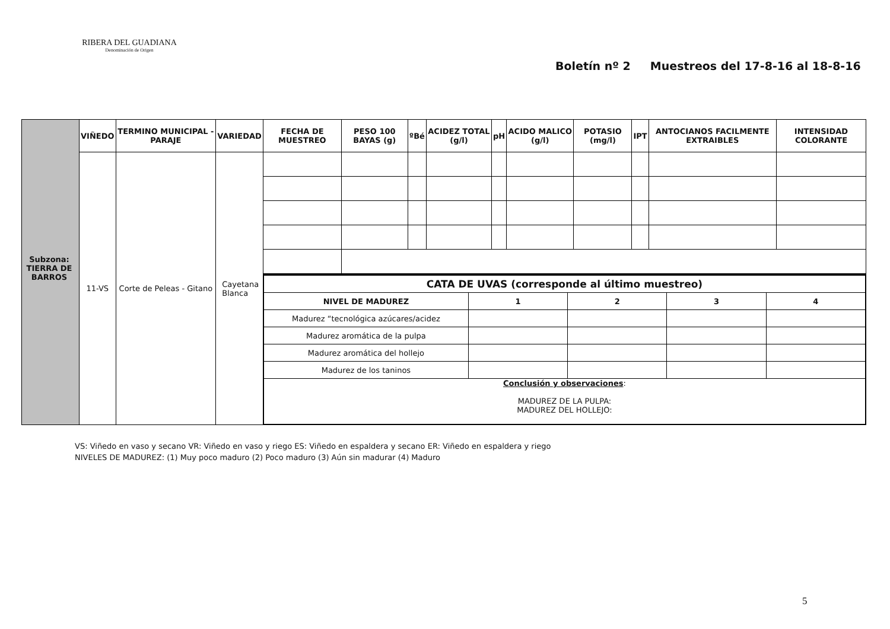RIBERA DEL GUADIANA
Denominación de Origen
Boletín nº 2 Muestreos del 17-8-16 al 18-8-16
| | VIÑEDO | TERMINO MUNICIPAL - PARAJE | VARIEDAD | FECHA DE MUESTREO | PESO 100 BAYAS (g) | ºBé | ACIDEZ TOTAL (g/l) | pH | ACIDO MALICO (g/l) | POTASIO (mg/l) | IPT | ANTOCIANOS FACILMENTE EXTRAIBLES | INTENSIDAD COLORANTE |
| --- | --- | --- | --- | --- | --- | --- | --- | --- | --- | --- | --- | --- | --- |
| | 11-VS | Corte de Peleas - Gitano | Cayetana Blanca | | | | | | | | | | |
| | | | | / CATA DE UVAS (corresponde al último muestreo) / / / / / / NIVEL DE MADUREZ / 1 / 2 / 3 / 4 / / Madurez “tecnológica azúcares/acidez / / / / / / Madurez aromática de la pulpa / / / / / / Madurez aromática del hollejo / / / / / / Madurez de los taninos / / / / / / Conclusión y observaciones : MADUREZ DE LA PULPA: MADUREZ DEL HOLLEJO: / / / / / | | | | | | | | | |
Subzona:
TIERRA DE BARROS
VS: Viñedo en vaso y secano VR: Viñedo en vaso y riego ES: Viñedo en espaldera y secano ER: Viñedo en espaldera y riego
NIVELES DE MADUREZ: (1) Muy poco maduro (2) Poco maduro (3) Aún sin madurar (4) Maduro
5